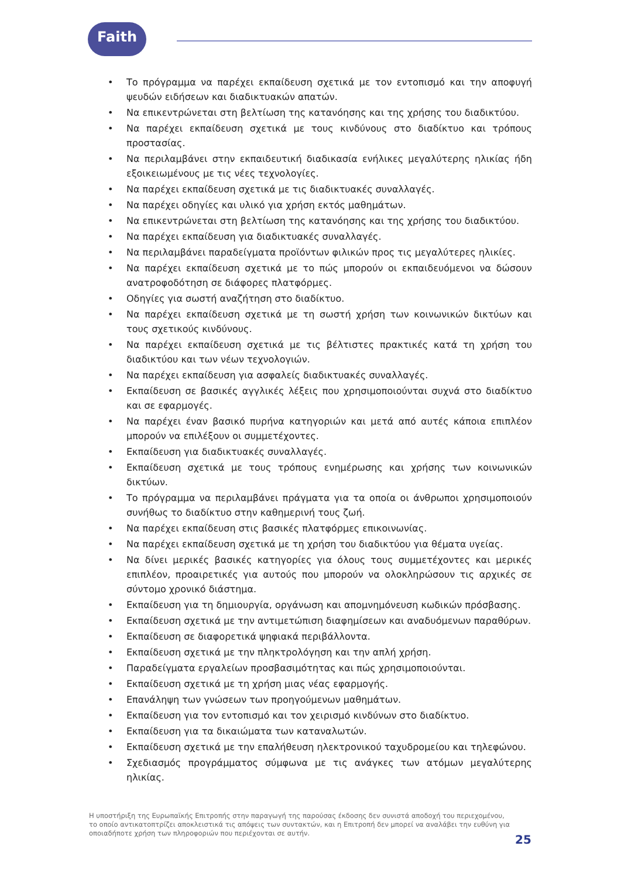Faith
• Το πρόγραμμα να παρέχει εκπαίδευση σχετικά με τον εντοπισμό και την αποφυγή ψευδών ειδήσεων και διαδικτυακών απατών.
• Να επικεντρώνεται στη βελτίωση της κατανόησης και της χρήσης του διαδικτύου.
• Να παρέχει εκπαίδευση σχετικά με τους κινδύνους στο διαδίκτυο και τρόπους προστασίας.
• Να περιλαμβάνει στην εκπαιδευτική διαδικασία ενήλικες μεγαλύτερης ηλικίας ήδη εξοικειωμένους με τις νέες τεχνολογίες.
• Να παρέχει εκπαίδευση σχετικά με τις διαδικτυακές συναλλαγές.
• Να παρέχει οδηγίες και υλικό για χρήση εκτός μαθημάτων.
• Να επικεντρώνεται στη βελτίωση της κατανόησης και της χρήσης του διαδικτύου.
• Να παρέχει εκπαίδευση για διαδικτυακές συναλλαγές.
• Να περιλαμβάνει παραδείγματα προϊόντων φιλικών προς τις μεγαλύτερες ηλικίες.
• Να παρέχει εκπαίδευση σχετικά με το πώς μπορούν οι εκπαιδευόμενοι να δώσουν ανατροφοδότηση σε διάφορες πλατφόρμες.
• Οδηγίες για σωστή αναζήτηση στο διαδίκτυο.
• Να παρέχει εκπαίδευση σχετικά με τη σωστή χρήση των κοινωνικών δικτύων και τους σχετικούς κινδύνους.
• Να παρέχει εκπαίδευση σχετικά με τις βέλτιστες πρακτικές κατά τη χρήση του διαδικτύου και των νέων τεχνολογιών.
• Να παρέχει εκπαίδευση για ασφαλείς διαδικτυακές συναλλαγές.
• Εκπαίδευση σε βασικές αγγλικές λέξεις που χρησιμοποιούνται συχνά στο διαδίκτυο και σε εφαρμογές.
• Να παρέχει έναν βασικό πυρήνα κατηγοριών και μετά από αυτές κάποια επιπλέον μπορούν να επιλέξουν οι συμμετέχοντες.
• Εκπαίδευση για διαδικτυακές συναλλαγές.
• Εκπαίδευση σχετικά με τους τρόπους ενημέρωσης και χρήσης των κοινωνικών δικτύων.
• Το πρόγραμμα να περιλαμβάνει πράγματα για τα οποία οι άνθρωποι χρησιμοποιούν συνήθως το διαδίκτυο στην καθημερινή τους ζωή.
• Να παρέχει εκπαίδευση στις βασικές πλατφόρμες επικοινωνίας.
• Να παρέχει εκπαίδευση σχετικά με τη χρήση του διαδικτύου για θέματα υγείας.
• Να δίνει μερικές βασικές κατηγορίες για όλους τους συμμετέχοντες και μερικές επιπλέον, προαιρετικές για αυτούς που μπορούν να ολοκληρώσουν τις αρχικές σε σύντομο χρονικό διάστημα.
• Εκπαίδευση για τη δημιουργία, οργάνωση και απομνημόνευση κωδικών πρόσβασης.
• Εκπαίδευση σχετικά με την αντιμετώπιση διαφημίσεων και αναδυόμενων παραθύρων.
• Εκπαίδευση σε διαφορετικά ψηφιακά περιβάλλοντα.
• Εκπαίδευση σχετικά με την πληκτρολόγηση και την απλή χρήση.
• Παραδείγματα εργαλείων προσβασιμότητας και πώς χρησιμοποιούνται.
• Εκπαίδευση σχετικά με τη χρήση μιας νέας εφαρμογής.
• Επανάληψη των γνώσεων των προηγούμενων μαθημάτων.
• Εκπαίδευση για τον εντοπισμό και τον χειρισμό κινδύνων στο διαδίκτυο.
• Εκπαίδευση για τα δικαιώματα των καταναλωτών.
• Εκπαίδευση σχετικά με την επαλήθευση ηλεκτρονικού ταχυδρομείου και τηλεφώνου.
• Σχεδιασμός προγράμματος σύμφωνα με τις ανάγκες των ατόμων μεγαλύτερης ηλικίας.
Η υποστήριξη της Ευρωπαϊκής Επιτροπής στην παραγωγή της παρούσας έκδοσης δεν συνιστά αποδοχή του περιεχομένου, το οποίο αντικατοπτρίζει αποκλειστικά τις απόψεις των συντακτών, και η Επιτροπή δεν μπορεί να αναλάβει την ευθύνη για οποιαδήποτε χρήση των πληροφοριών που περιέχονται σε αυτήν.
25